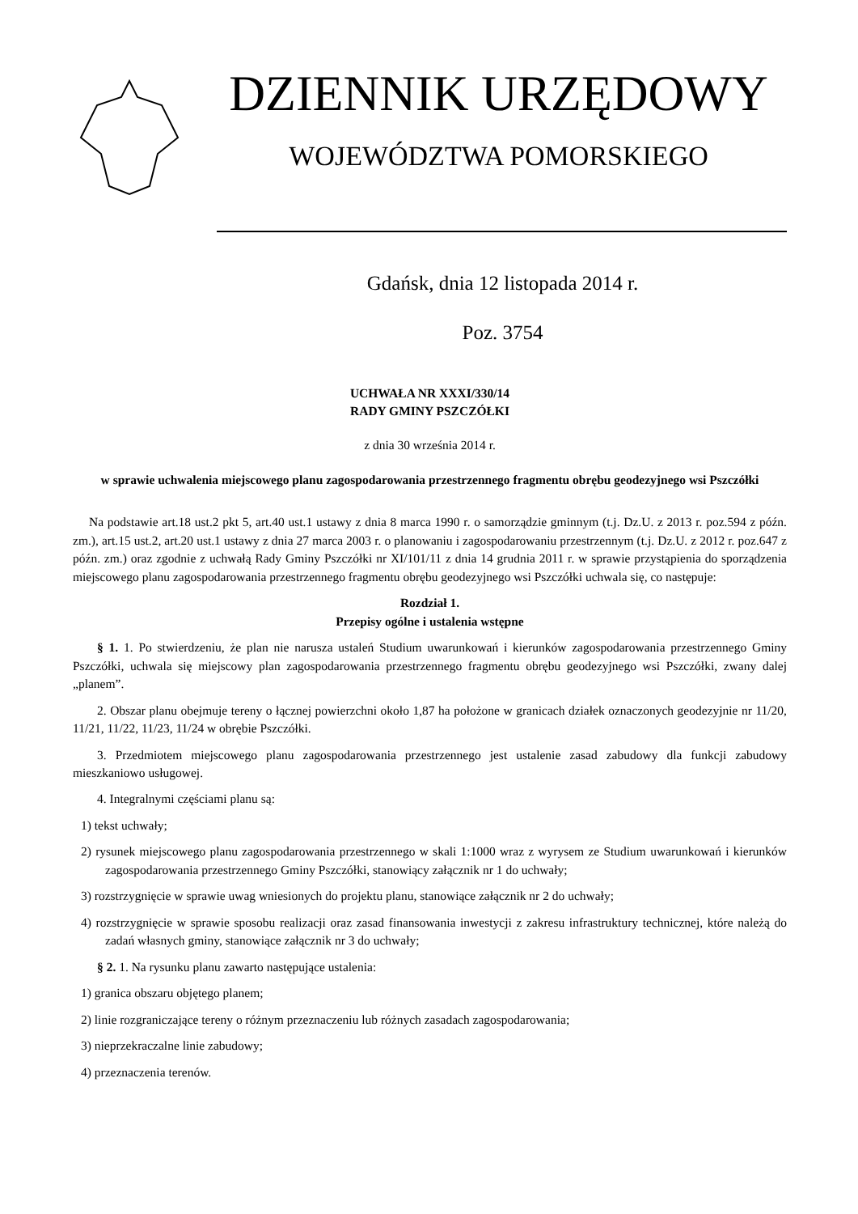DZIENNIK URZĘDOWY
WOJEWÓDZTWA POMORSKIEGO
Gdańsk, dnia 12 listopada 2014 r.
Poz. 3754
UCHWAŁA NR XXXI/330/14
RADY GMINY PSZCZÓŁKI
z dnia 30 września 2014 r.
w sprawie uchwalenia miejscowego planu zagospodarowania przestrzennego fragmentu obrębu geodezyjnego wsi Pszczółki
Na podstawie art.18 ust.2 pkt 5, art.40 ust.1 ustawy z dnia 8 marca 1990 r. o samorządzie gminnym (t.j. Dz.U. z 2013 r. poz.594 z późn. zm.), art.15 ust.2, art.20 ust.1 ustawy z dnia 27 marca 2003 r. o planowaniu i zagospodarowaniu przestrzennym (t.j. Dz.U. z 2012 r. poz.647 z późn. zm.) oraz zgodnie z uchwałą Rady Gminy Pszczółki nr XI/101/11 z dnia 14 grudnia 2011 r. w sprawie przystąpienia do sporządzenia miejscowego planu zagospodarowania przestrzennego fragmentu obrębu geodezyjnego wsi Pszczółki uchwala się, co następuje:
Rozdział 1.
Przepisy ogólne i ustalenia wstępne
§ 1. 1. Po stwierdzeniu, że plan nie narusza ustaleń Studium uwarunkowań i kierunków zagospodarowania przestrzennego Gminy Pszczółki, uchwala się miejscowy plan zagospodarowania przestrzennego fragmentu obrębu geodezyjnego wsi Pszczółki, zwany dalej „planem”.
2. Obszar planu obejmuje tereny o łącznej powierzchni około 1,87 ha położone w granicach działek oznaczonych geodezyjnie nr 11/20, 11/21, 11/22, 11/23, 11/24 w obrębie Pszczółki.
3. Przedmiotem miejscowego planu zagospodarowania przestrzennego jest ustalenie zasad zabudowy dla funkcji zabudowy mieszkaniowo usługowej.
4. Integralnymi częściami planu są:
1) tekst uchwały;
2) rysunek miejscowego planu zagospodarowania przestrzennego w skali 1:1000 wraz z wyrysem ze Studium uwarunkowań i kierunków zagospodarowania przestrzennego Gminy Pszczółki, stanowiący załącznik nr 1 do uchwały;
3) rozstrzygnięcie w sprawie uwag wniesionych do projektu planu, stanowiące załącznik nr 2 do uchwały;
4) rozstrzygnięcie w sprawie sposobu realizacji oraz zasad finansowania inwestycji z zakresu infrastruktury technicznej, które należą do zadań własnych gminy, stanowiące załącznik nr 3 do uchwały;
§ 2. 1. Na rysunku planu zawarto następujące ustalenia:
1) granica obszaru objętego planem;
2) linie rozgraniczające tereny o różnym przeznaczeniu lub różnych zasadach zagospodarowania;
3) nieprzekraczalne linie zabudowy;
4) przeznaczenia terenów.